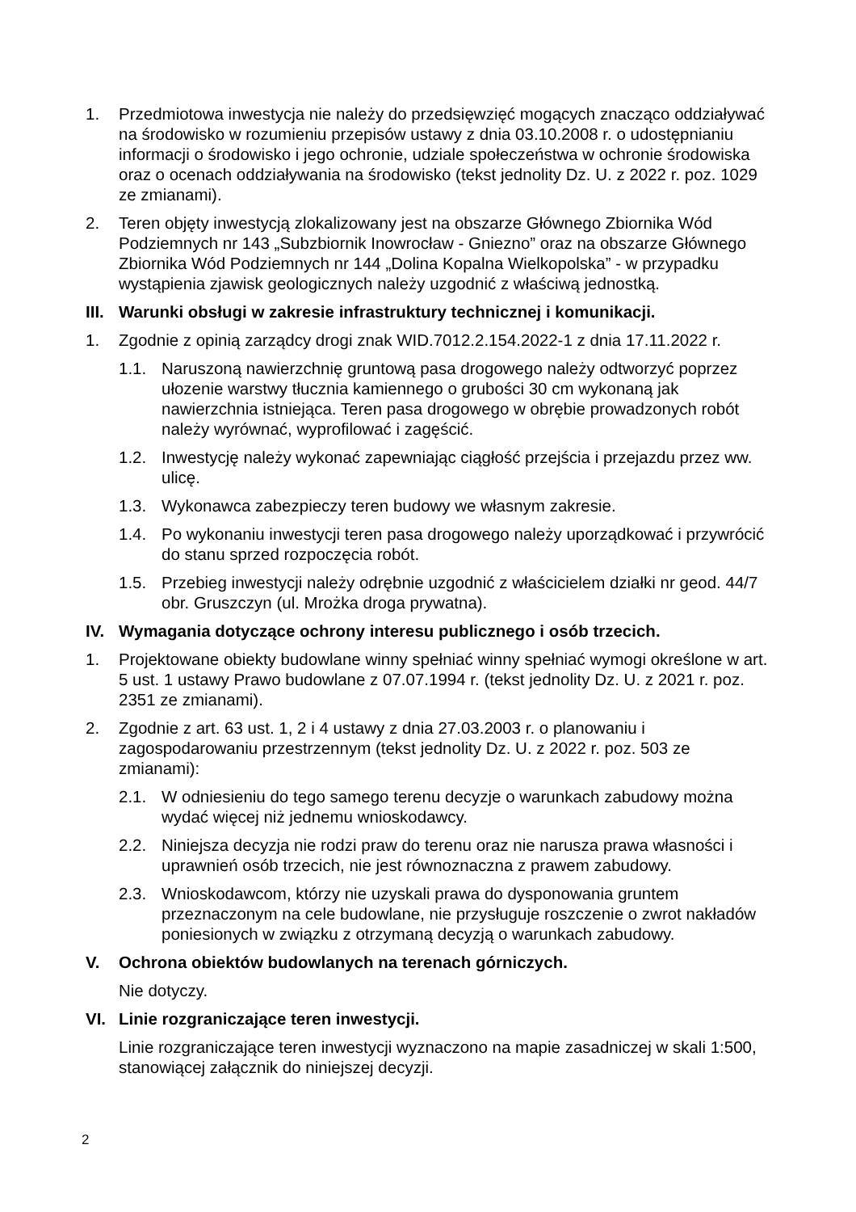1. Przedmiotowa inwestycja nie należy do przedsięwzięć mogących znacząco oddziaływać na środowisko w rozumieniu przepisów ustawy z dnia 03.10.2008 r. o udostępnianiu informacji o środowisko i jego ochronie, udziale społeczeństwa w ochronie środowiska oraz o ocenach oddziaływania na środowisko (tekst jednolity Dz. U. z 2022 r. poz. 1029 ze zmianami).
2. Teren objęty inwestycją zlokalizowany jest na obszarze Głównego Zbiornika Wód Podziemnych nr 143 „Subzbiornik Inowrocław - Gniezno” oraz na obszarze Głównego Zbiornika Wód Podziemnych nr 144 „Dolina Kopalna Wielkopolska” - w przypadku wystąpienia zjawisk geologicznych należy uzgodnić z właściwą jednostką.
III.
Warunki obsługi w zakresie infrastruktury technicznej i komunikacji.
1. Zgodnie z opinią zarządcy drogi znak WID.7012.2.154.2022-1 z dnia 17.11.2022 r.
1.1. Naruszoną nawierzchnię gruntową pasa drogowego należy odtworzyć poprzez ułozenie warstwy tłucznia kamiennego o grubości 30 cm wykonaną jak nawierzchnia istniejąca. Teren pasa drogowego w obrębie prowadzonych robót należy wyrównać, wyprofilować i zagęścić.
1.2. Inwestycję należy wykonać zapewniając ciągłość przejścia i przejazdu przez ww. ulicę.
1.3. Wykonawca zabezpieczy teren budowy we własnym zakresie.
1.4. Po wykonaniu inwestycji teren pasa drogowego należy uporządkować i przywrócić do stanu sprzed rozpoczęcia robót.
1.5. Przebieg inwestycji należy odrębnie uzgodnić z właścicielem działki nr geod. 44/7 obr. Gruszczyn (ul. Mrożka droga prywatna).
IV. Wymagania dotyczące ochrony interesu publicznego i osób trzecich.
1. Projektowane obiekty budowlane winny spełniać winny spełniać wymogi określone w art. 5 ust. 1 ustawy Prawo budowlane z 07.07.1994 r. (tekst jednolity Dz. U. z 2021 r. poz. 2351 ze zmianami).
2. Zgodnie z art. 63 ust. 1, 2 i 4 ustawy z dnia 27.03.2003 r. o planowaniu i zagospodarowaniu przestrzennym (tekst jednolity Dz. U. z 2022 r. poz. 503 ze zmianami):
2.1. W odniesieniu do tego samego terenu decyzje o warunkach zabudowy można wydać więcej niż jednemu wnioskodawcy.
2.2. Niniejsza decyzja nie rodzi praw do terenu oraz nie narusza prawa własności i uprawnień osób trzecich, nie jest równoznaczna z prawem zabudowy.
2.3. Wnioskodawcom, którzy nie uzyskali prawa do dysponowania gruntem przeznaczonym na cele budowlane, nie przysługuje roszczenie o zwrot nakładów poniesionych w związku z otrzymaną decyzją o warunkach zabudowy.
V. Ochrona obiektów budowlanych na terenach górniczych.
Nie dotyczy.
VI. Linie rozgraniczające teren inwestycji.
Linie rozgraniczające teren inwestycji wyznaczono na mapie zasadniczej w skali 1:500, stanowiącej załącznik do niniejszej decyzji.
2